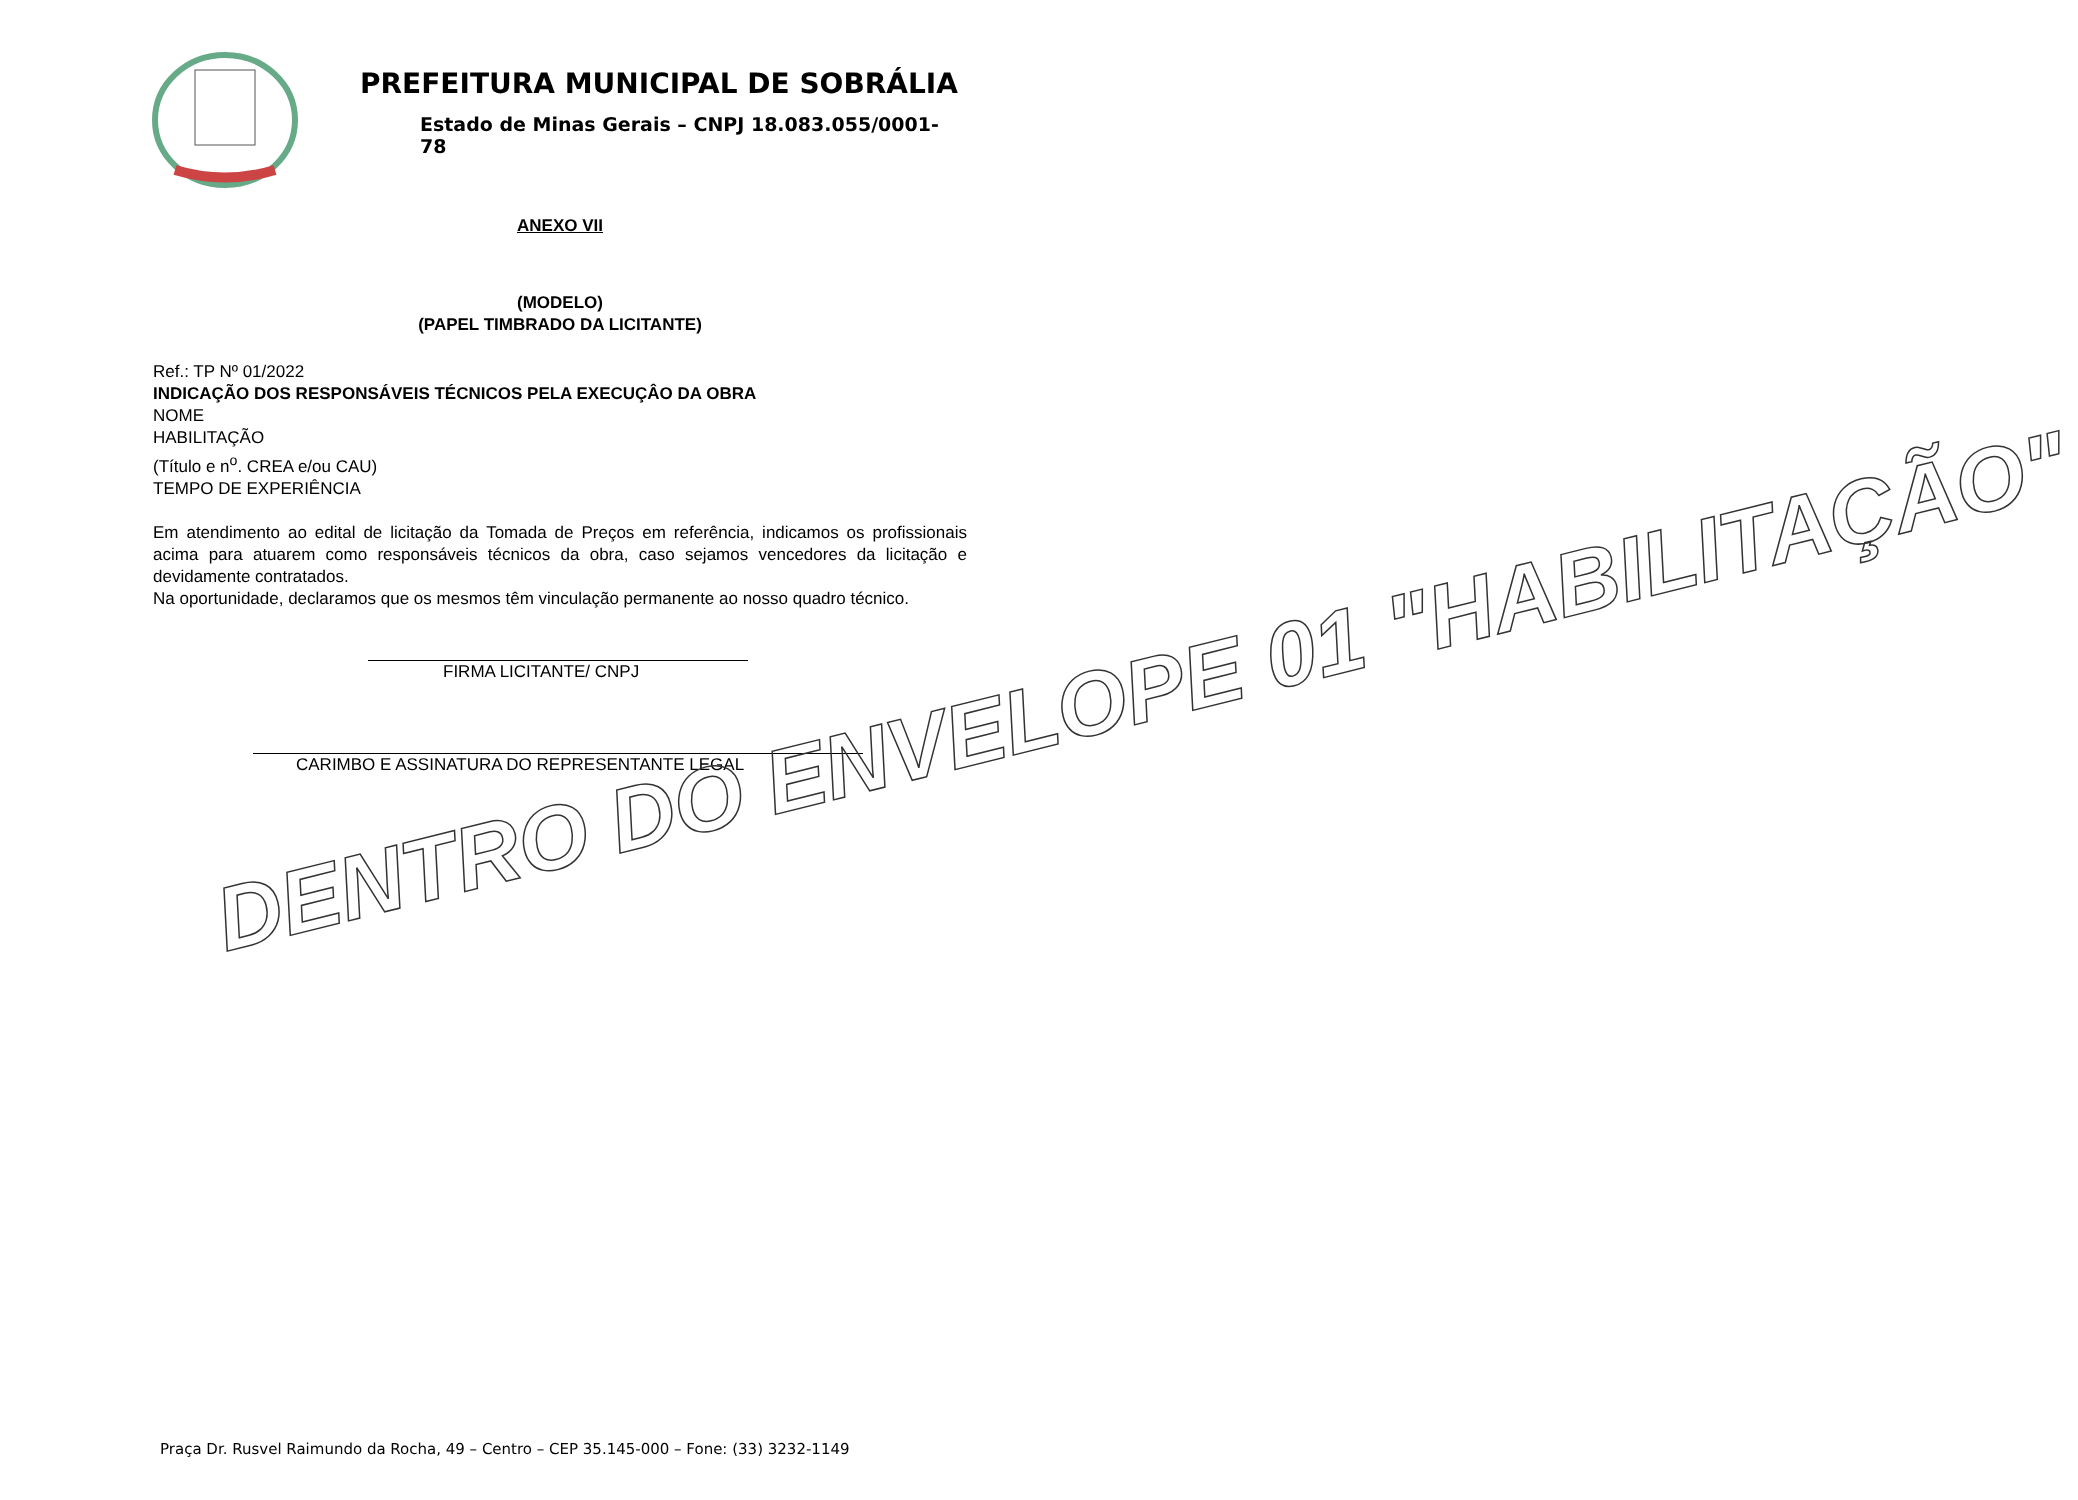PREFEITURA MUNICIPAL DE SOBRÁLIA
Estado de Minas Gerais – CNPJ 18.083.055/0001-78
ANEXO VII
(MODELO)
(PAPEL TIMBRADO DA LICITANTE)
Ref.: TP Nº 01/2022
INDICAÇÃO DOS RESPONSÁVEIS TÉCNICOS PELA EXECUÇÂO DA OBRA
NOME
HABILITAÇÃO
(Título e n<sup>o</sup>. CREA e/ou CAU)
TEMPO DE EXPERIÊNCIA
Em atendimento ao edital de licitação da Tomada de Preços em referência, indicamos os profissionais acima para atuarem como responsáveis técnicos da obra, caso sejamos vencedores da licitação e devidamente contratados.
Na oportunidade, declaramos que os mesmos têm vinculação permanente ao nosso quadro técnico.
FIRMA LICITANTE/ CNPJ
CARIMBO E ASSINATURA DO REPRESENTANTE LEGAL
DENTRO DO ENVELOPE 01 "HABILITAÇÃO"
Praça Dr. Rusvel Raimundo da Rocha, 49 – Centro – CEP 35.145-000 – Fone: (33) 3232-1149